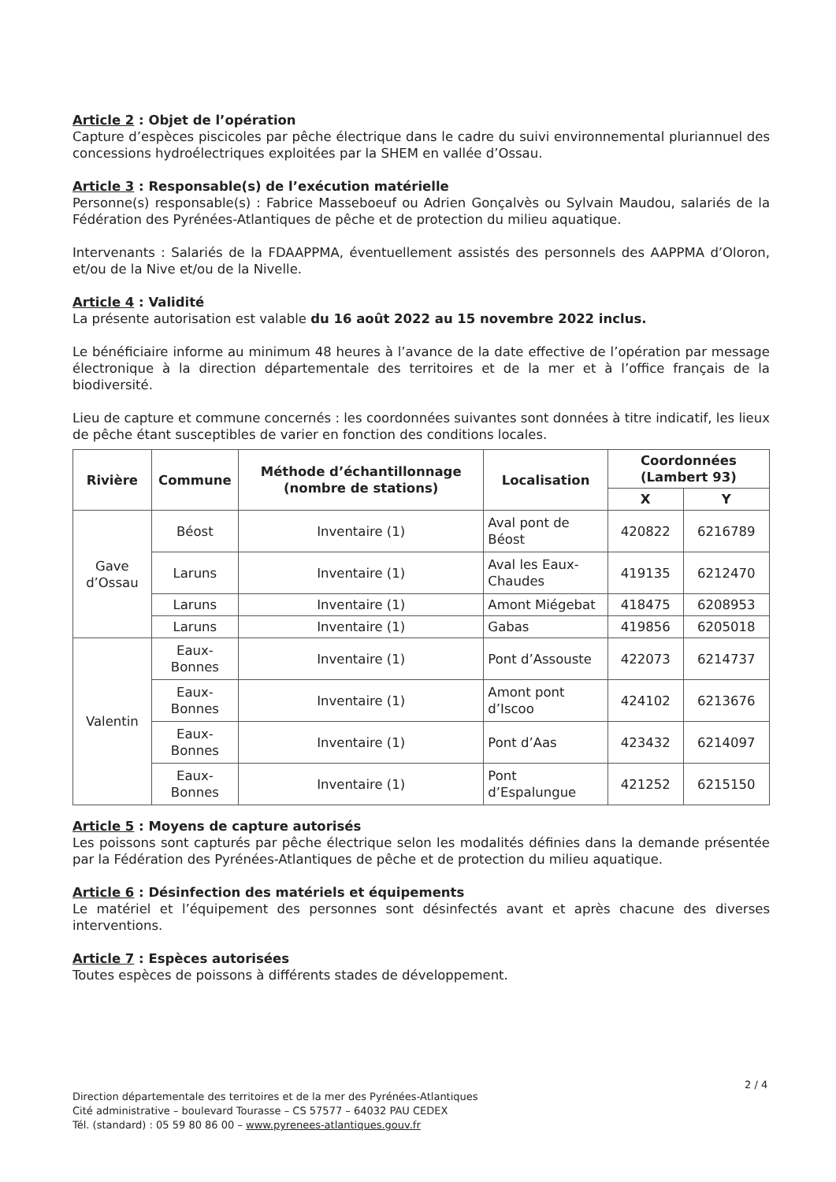Article 2 : Objet de l’opération
Capture d’espèces piscicoles par pêche électrique dans le cadre du suivi environnemental pluriannuel des concessions hydroélectriques exploitées par la SHEM en vallée d’Ossau.
Article 3 : Responsable(s) de l’exécution matérielle
Personne(s) responsable(s) : Fabrice Masseboeuf ou Adrien Gonçalvès ou Sylvain Maudou, salariés de la Fédération des Pyrénées-Atlantiques de pêche et de protection du milieu aquatique.
Intervenants : Salariés de la FDAAPPMA, éventuellement assistés des personnels des AAPPMA d’Oloron, et/ou de la Nive et/ou de la Nivelle.
Article 4 : Validité
La présente autorisation est valable du 16 août 2022 au 15 novembre 2022 inclus.
Le bénéficiaire informe au minimum 48 heures à l’avance de la date effective de l’opération par message électronique à la direction départementale des territoires et de la mer et à l’office français de la biodiversité.
Lieu de capture et commune concernés : les coordonnées suivantes sont données à titre indicatif, les lieux de pêche étant susceptibles de varier en fonction des conditions locales.
| Rivière | Commune | Méthode d’échantillonnage (nombre de stations) | Localisation | Coordonnées (Lambert 93) | |
| --- | --- | --- | --- | --- | --- |
| | | | | X | Y |
| Gave d’Ossau | Béost | Inventaire (1) | Aval pont de Béost | 420822 | 6216789 |
| | Laruns | Inventaire (1) | Aval les Eaux-Chaudes | 419135 | 6212470 |
| | Laruns | Inventaire (1) | Amont Miégebat | 418475 | 6208953 |
| | Laruns | Inventaire (1) | Gabas | 419856 | 6205018 |
| Valentin | Eaux-Bonnes | Inventaire (1) | Pont d’Assouste | 422073 | 6214737 |
| | Eaux-Bonnes | Inventaire (1) | Amont pont d’Iscoo | 424102 | 6213676 |
| | Eaux-Bonnes | Inventaire (1) | Pont d’Aas | 423432 | 6214097 |
| | Eaux-Bonnes | Inventaire (1) | Pont d’Espalungue | 421252 | 6215150 |
Article 5 : Moyens de capture autorisés
Les poissons sont capturés par pêche électrique selon les modalités définies dans la demande présentée par la Fédération des Pyrénées-Atlantiques de pêche et de protection du milieu aquatique.
Article 6 : Désinfection des matériels et équipements
Le matériel et l’équipement des personnes sont désinfectés avant et après chacune des diverses interventions.
Article 7 : Espèces autorisées
Toutes espèces de poissons à différents stades de développement.
2 / 4
Direction départementale des territoires et de la mer des Pyrénées-Atlantiques
Cité administrative – boulevard Tourasse – CS 57577 – 64032 PAU CEDEX
Tél. (standard) : 05 59 80 86 00 – www.pyrenees-atlantiques.gouv.fr